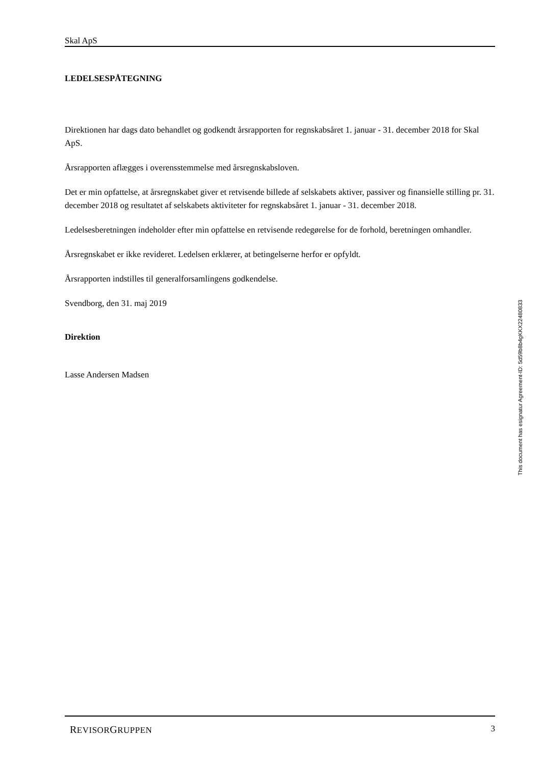Skal ApS
LEDELSESPÅTEGNING
Direktionen har dags dato behandlet og godkendt årsrapporten for regnskabsåret 1. januar - 31. december 2018 for Skal ApS.
Årsrapporten aflægges i overensstemmelse med årsregnskabsloven.
Det er min opfattelse, at årsregnskabet giver et retvisende billede af selskabets aktiver, passiver og finansielle stilling pr. 31. december 2018 og resultatet af selskabets aktiviteter for regnskabsåret 1. januar - 31. december 2018.
Ledelsesberetningen indeholder efter min opfattelse en retvisende redegørelse for de forhold, beretningen omhandler.
Årsregnskabet er ikke revideret. Ledelsen erklærer, at betingelserne herfor er opfyldt.
Årsrapporten indstilles til generalforsamlingens godkendelse.
Svendborg, den 31. maj 2019
Direktion
Lasse Andersen Madsen
This document has esignatur Agreement-ID: 5d59b8b4gKKX22480833
REVISORGRUPPEN 3